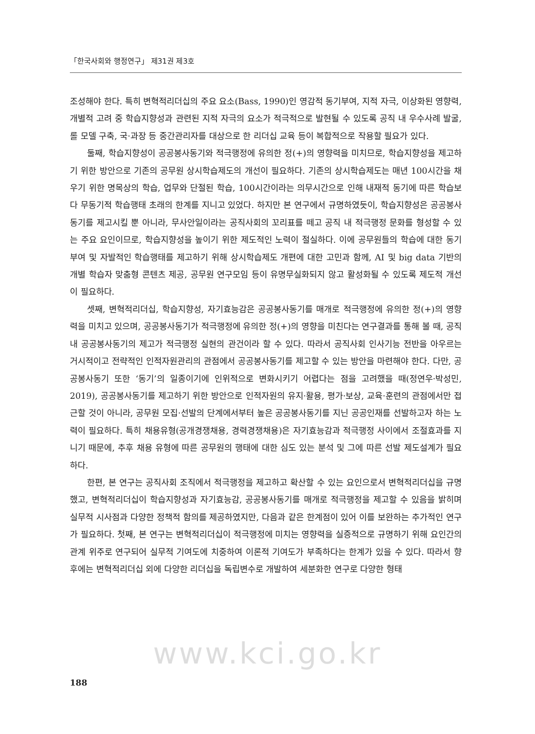「한국사회와 행정연구」 제31권 제3호
조성해야 한다. 특히 변혁적리더십의 주요 요소(Bass, 1990)인 영감적 동기부여, 지적 자극, 이상화된 영향력, 개별적 고려 중 학습지향성과 관련된 지적 자극의 요소가 적극적으로 발현될 수 있도록 공직 내 우수사례 발굴, 롤 모델 구축, 국·과장 등 중간관리자를 대상으로 한 리더십 교육 등이 복합적으로 작용할 필요가 있다.
둘째, 학습지향성이 공공봉사동기와 적극행정에 유의한 정(+)의 영향력을 미치므로, 학습지향성을 제고하기 위한 방안으로 기존의 공무원 상시학습제도의 개선이 필요하다. 기존의 상시학습제도는 매년 100시간을 채우기 위한 명목상의 학습, 업무와 단절된 학습, 100시간이라는 의무시간으로 인해 내재적 동기에 따른 학습보다 무동기적 학습행태 초래의 한계를 지니고 있었다. 하지만 본 연구에서 규명하였듯이, 학습지향성은 공공봉사동기를 제고시킬 뿐 아니라, 무사안일이라는 공직사회의 꼬리표를 떼고 공직 내 적극행정 문화를 형성할 수 있는 주요 요인이므로, 학습지향성을 높이기 위한 제도적인 노력이 절실하다. 이에 공무원들의 학습에 대한 동기부여 및 자발적인 학습행태를 제고하기 위해 상시학습제도 개편에 대한 고민과 함께, AI 및 big data 기반의 개별 학습자 맞춤형 콘텐츠 제공, 공무원 연구모임 등이 유명무실화되지 않고 활성화될 수 있도록 제도적 개선이 필요하다.
셋째, 변혁적리더십, 학습지향성, 자기효능감은 공공봉사동기를 매개로 적극행정에 유의한 정(+)의 영향력을 미치고 있으며, 공공봉사동기가 적극행정에 유의한 정(+)의 영향을 미친다는 연구결과를 통해 볼 때, 공직 내 공공봉사동기의 제고가 적극행정 실현의 관건이라 할 수 있다. 따라서 공직사회 인사기능 전반을 아우르는 거시적이고 전략적인 인적자원관리의 관점에서 공공봉사동기를 제고할 수 있는 방안을 마련해야 한다. 다만, 공공봉사동기 또한 ‘동기’의 일종이기에 인위적으로 변화시키기 어렵다는 점을 고려했을 때(정연우·박성민, 2019), 공공봉사동기를 제고하기 위한 방안으로 인적자원의 유지·활용, 평가·보상, 교육·훈련의 관점에서만 접근할 것이 아니라, 공무원 모집·선발의 단계에서부터 높은 공공봉사동기를 지닌 공공인재를 선발하고자 하는 노력이 필요하다. 특히 채용유형(공개경쟁채용, 경력경쟁채용)은 자기효능감과 적극행정 사이에서 조절효과를 지니기 때문에, 추후 채용 유형에 따른 공무원의 행태에 대한 심도 있는 분석 및 그에 따른 선발 제도설계가 필요하다.
한편, 본 연구는 공직사회 조직에서 적극행정을 제고하고 확산할 수 있는 요인으로서 변혁적리더십을 규명했고, 변혁적리더십이 학습지향성과 자기효능감, 공공봉사동기를 매개로 적극행정을 제고할 수 있음을 밝히며 실무적 시사점과 다양한 정책적 함의를 제공하였지만, 다음과 같은 한계점이 있어 이를 보완하는 추가적인 연구가 필요하다. 첫째, 본 연구는 변혁적리더십이 적극행정에 미치는 영향력을 실증적으로 규명하기 위해 요인간의 관계 위주로 연구되어 실무적 기여도에 치중하여 이론적 기여도가 부족하다는 한계가 있을 수 있다. 따라서 향후에는 변혁적리더십 외에 다양한 리더십을 독립변수로 개발하여 세분화한 연구로 다양한 형태
www.kci.go.kr
188